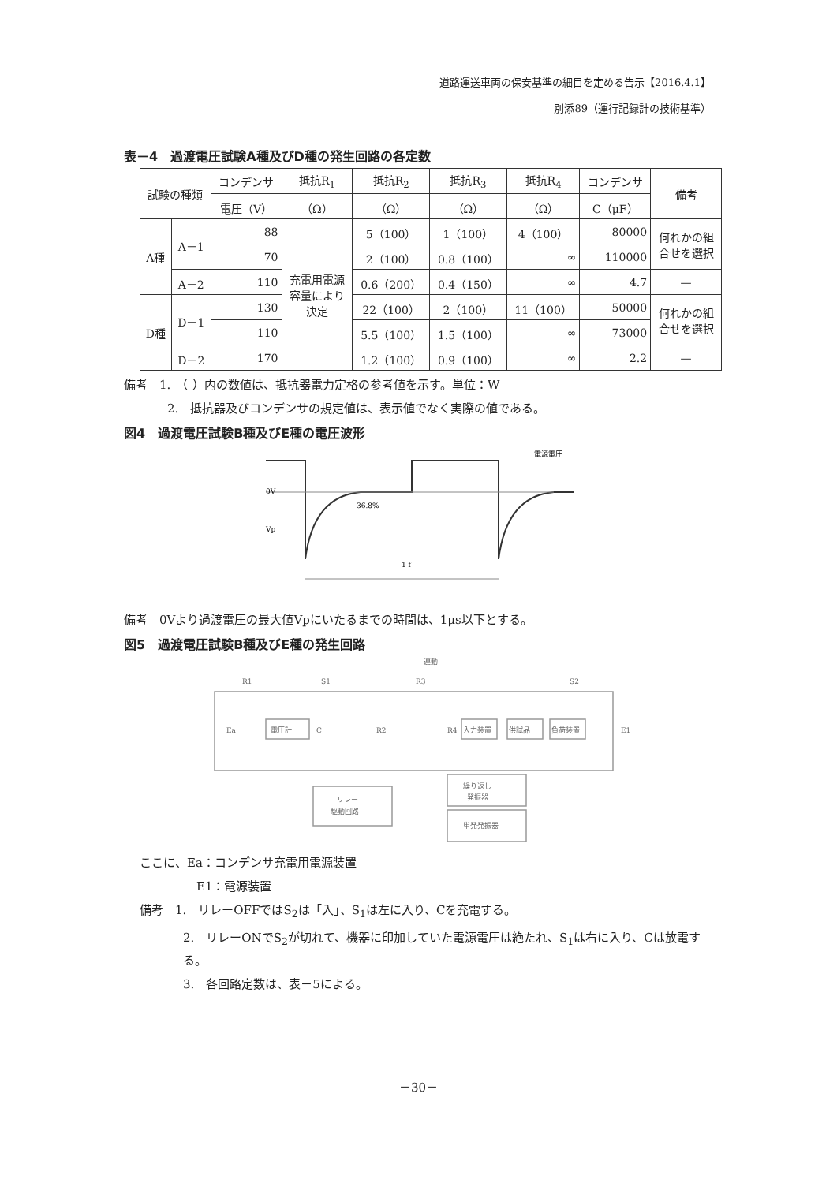道路運送車両の保安基準の細目を定める告示【2016.4.1】
別添89（運行記録計の技術基準）
表－4　過渡電圧試験A種及びD種の発生回路の各定数
| 試験の種類 | | コンデンサ | 抵抗R<sub>1</sub> | 抵抗R<sub>2</sub> | 抵抗R<sub>3</sub> | 抵抗R<sub>4</sub> | コンデンサ | 備考 |
| --- | --- | --- | --- | --- | --- | --- | --- | --- |
| | | 電圧（V） | （Ω） | （Ω） | （Ω） | （Ω） | C（μF） | |
| A種 | A－1 | 88 | 充電用電源 容量により 決定 | 5（100） | 1（100） | 4（100） | 80000 | 何れかの組 合せを選択 |
| | | 70 | | 2（100） | 0.8（100） | ∞ | 110000 | |
| | A－2 | 110 | | 0.6（200） | 0.4（150） | ∞ | 4.7 | — |
| D種 | D－1 | 130 | | 22（100） | 2（100） | 11（100） | 50000 | 何れかの組 合せを選択 |
| | | 110 | | 5.5（100） | 1.5（100） | ∞ | 73000 | |
| | D－2 | 170 | | 1.2（100） | 0.9（100） | ∞ | 2.2 | — |
備考　1.　（ ）内の数値は、抵抗器電力定格の参考値を示す。単位：W
2.　抵抗器及びコンデンサの規定値は、表示値でなく実際の値である。
図4　過渡電圧試験B種及びE種の電圧波形
0V
36.8%
電源電圧
Vp
1 f
備考　0Vより過渡電圧の最大値Vpにいたるまでの時間は、1μs以下とする。
図5　過渡電圧試験B種及びE種の発生回路
連動
R1
S1
R3
S2
Ea
電圧計
C
R2
R4
入力装置
供試品
負荷装置
E1
リレー
駆動回路
繰り返し
発振器
単発発振器
ここに、Ea：コンデンサ充電用電源装置
E1：電源装置
備考　1.　リレーOFFではS<sub>2</sub>は「入」、S<sub>1</sub>は左に入り、Cを充電する。
2.　リレーONでS<sub>2</sub>が切れて、機器に印加していた電源電圧は絶たれ、S<sub>1</sub>は右に入り、Cは放電する。
3.　各回路定数は、表－5による。
－30－